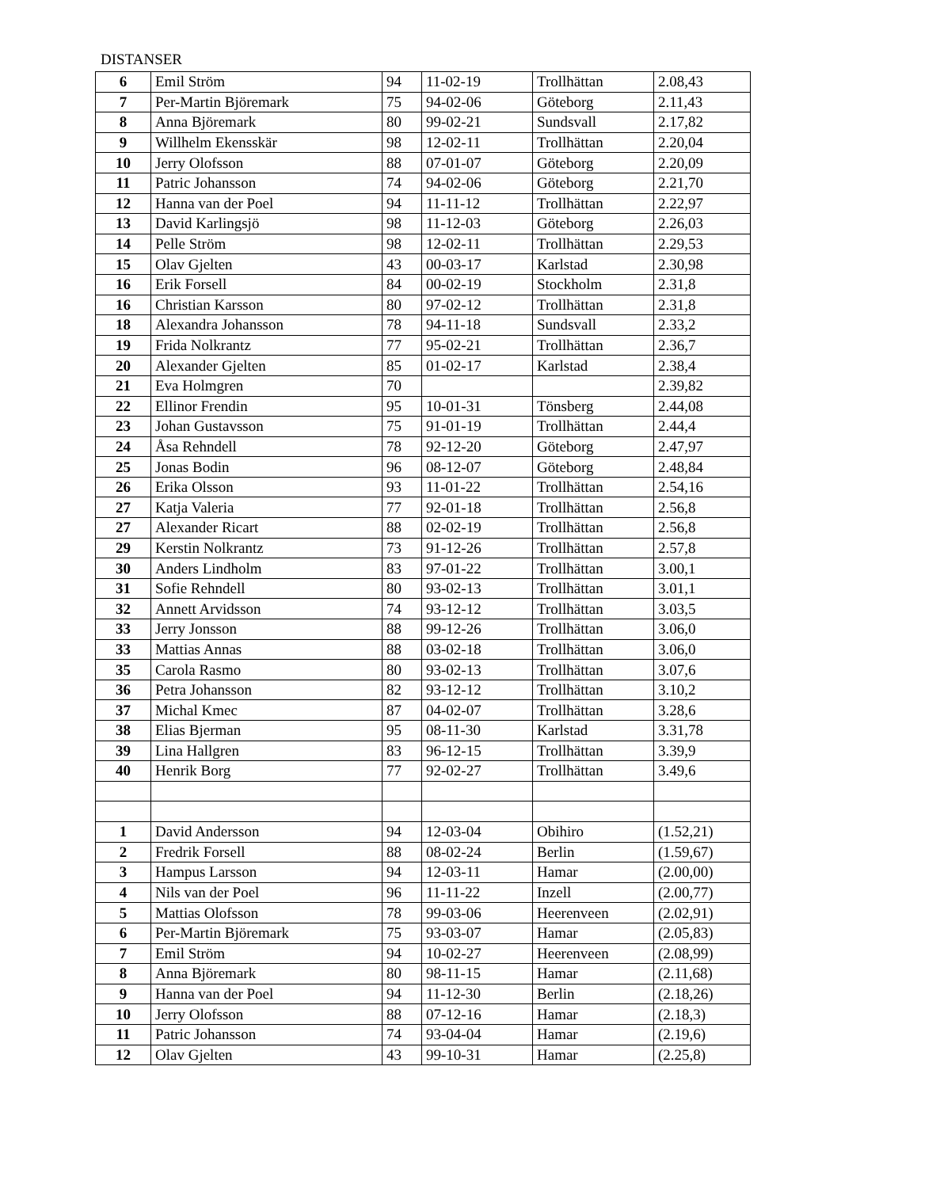DISTANSER
| 6 | Emil Ström | 94 | 11-02-19 | Trollhättan | 2.08,43 |
| 7 | Per-Martin Björemark | 75 | 94-02-06 | Göteborg | 2.11,43 |
| 8 | Anna Björemark | 80 | 99-02-21 | Sundsvall | 2.17,82 |
| 9 | Willhelm Ekensskär | 98 | 12-02-11 | Trollhättan | 2.20,04 |
| 10 | Jerry Olofsson | 88 | 07-01-07 | Göteborg | 2.20,09 |
| 11 | Patric Johansson | 74 | 94-02-06 | Göteborg | 2.21,70 |
| 12 | Hanna van der Poel | 94 | 11-11-12 | Trollhättan | 2.22,97 |
| 13 | David Karlingsjö | 98 | 11-12-03 | Göteborg | 2.26,03 |
| 14 | Pelle Ström | 98 | 12-02-11 | Trollhättan | 2.29,53 |
| 15 | Olav Gjelten | 43 | 00-03-17 | Karlstad | 2.30,98 |
| 16 | Erik Forsell | 84 | 00-02-19 | Stockholm | 2.31,8 |
| 16 | Christian Karsson | 80 | 97-02-12 | Trollhättan | 2.31,8 |
| 18 | Alexandra Johansson | 78 | 94-11-18 | Sundsvall | 2.33,2 |
| 19 | Frida Nolkrantz | 77 | 95-02-21 | Trollhättan | 2.36,7 |
| 20 | Alexander Gjelten | 85 | 01-02-17 | Karlstad | 2.38,4 |
| 21 | Eva Holmgren | 70 | | | 2.39,82 |
| 22 | Ellinor Frendin | 95 | 10-01-31 | Tönsberg | 2.44,08 |
| 23 | Johan Gustavsson | 75 | 91-01-19 | Trollhättan | 2.44,4 |
| 24 | Åsa Rehndell | 78 | 92-12-20 | Göteborg | 2.47,97 |
| 25 | Jonas Bodin | 96 | 08-12-07 | Göteborg | 2.48,84 |
| 26 | Erika Olsson | 93 | 11-01-22 | Trollhättan | 2.54,16 |
| 27 | Katja Valeria | 77 | 92-01-18 | Trollhättan | 2.56,8 |
| 27 | Alexander Ricart | 88 | 02-02-19 | Trollhättan | 2.56,8 |
| 29 | Kerstin Nolkrantz | 73 | 91-12-26 | Trollhättan | 2.57,8 |
| 30 | Anders Lindholm | 83 | 97-01-22 | Trollhättan | 3.00,1 |
| 31 | Sofie Rehndell | 80 | 93-02-13 | Trollhättan | 3.01,1 |
| 32 | Annett Arvidsson | 74 | 93-12-12 | Trollhättan | 3.03,5 |
| 33 | Jerry Jonsson | 88 | 99-12-26 | Trollhättan | 3.06,0 |
| 33 | Mattias Annas | 88 | 03-02-18 | Trollhättan | 3.06,0 |
| 35 | Carola Rasmo | 80 | 93-02-13 | Trollhättan | 3.07,6 |
| 36 | Petra Johansson | 82 | 93-12-12 | Trollhättan | 3.10,2 |
| 37 | Michal Kmec | 87 | 04-02-07 | Trollhättan | 3.28,6 |
| 38 | Elias Bjerman | 95 | 08-11-30 | Karlstad | 3.31,78 |
| 39 | Lina Hallgren | 83 | 96-12-15 | Trollhättan | 3.39,9 |
| 40 | Henrik Borg | 77 | 92-02-27 | Trollhättan | 3.49,6 |
| 1 | David Andersson | 94 | 12-03-04 | Obihiro | (1.52,21) |
| 2 | Fredrik Forsell | 88 | 08-02-24 | Berlin | (1.59,67) |
| 3 | Hampus Larsson | 94 | 12-03-11 | Hamar | (2.00,00) |
| 4 | Nils van der Poel | 96 | 11-11-22 | Inzell | (2.00,77) |
| 5 | Mattias Olofsson | 78 | 99-03-06 | Heerenveen | (2.02,91) |
| 6 | Per-Martin Björemark | 75 | 93-03-07 | Hamar | (2.05,83) |
| 7 | Emil Ström | 94 | 10-02-27 | Heerenveen | (2.08,99) |
| 8 | Anna Björemark | 80 | 98-11-15 | Hamar | (2.11,68) |
| 9 | Hanna van der Poel | 94 | 11-12-30 | Berlin | (2.18,26) |
| 10 | Jerry Olofsson | 88 | 07-12-16 | Hamar | (2.18,3) |
| 11 | Patric Johansson | 74 | 93-04-04 | Hamar | (2.19,6) |
| 12 | Olav Gjelten | 43 | 99-10-31 | Hamar | (2.25,8) |